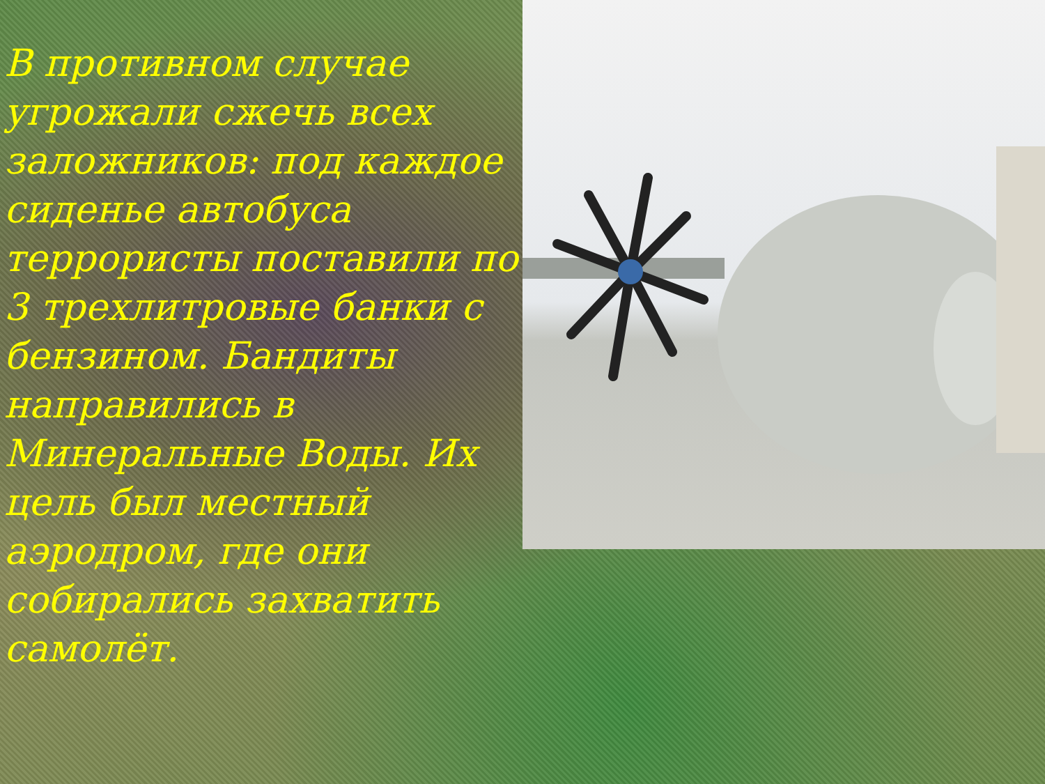В противном случае угрожали сжечь всех заложников: под каждое сиденье автобуса террористы поставили по 3 трехлитровые банки с бензином. Бандиты направились в Минеральные Воды. Их цель был местный аэродром, где они собирались захватить самолёт.